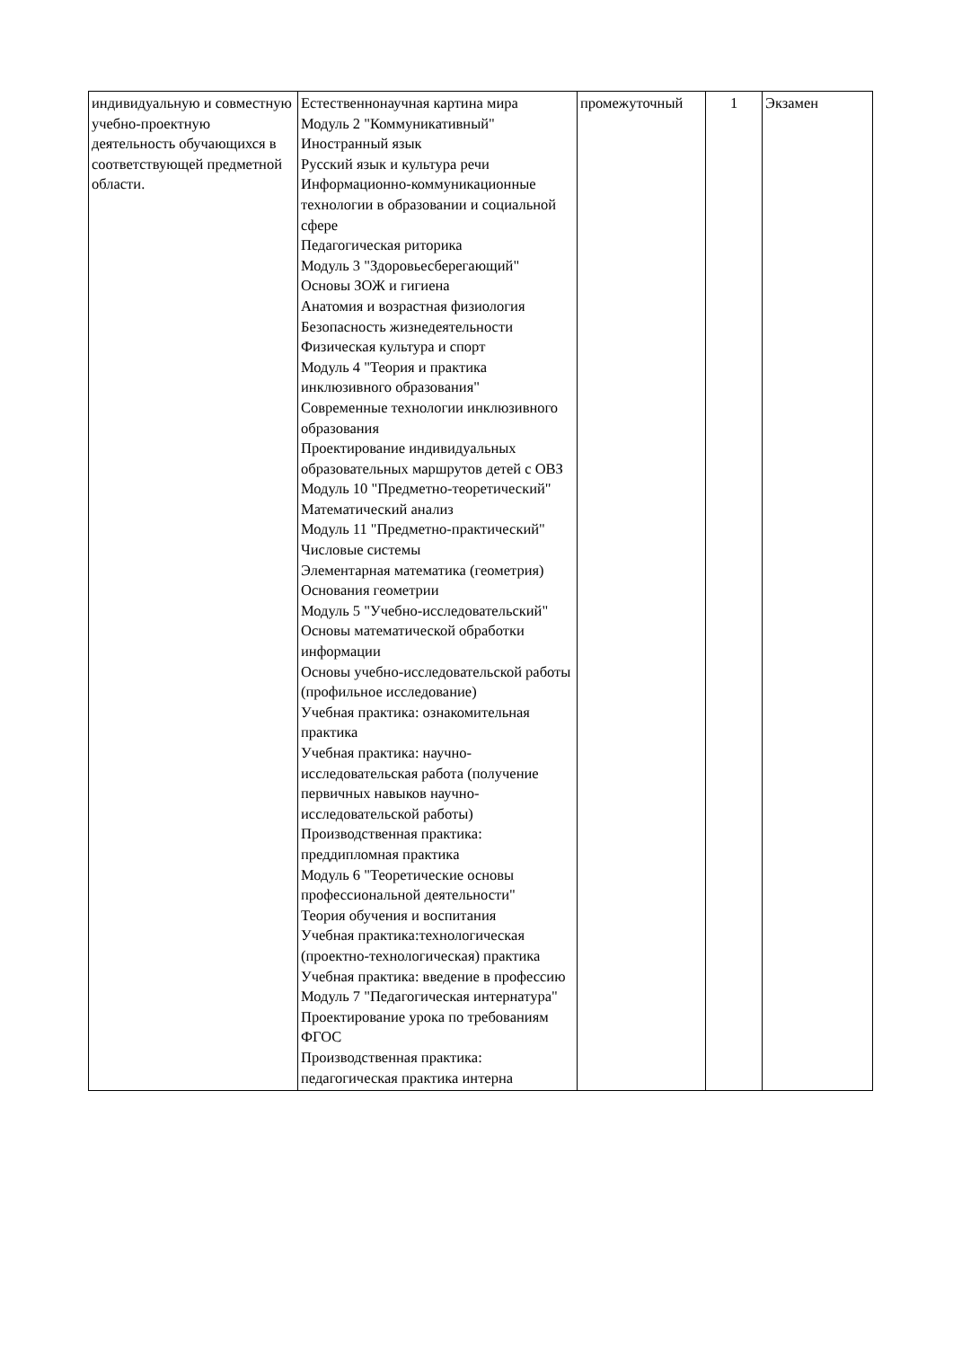| индивидуальную и совместную учебно-проектную деятельность обучающихся в соответствующей предметной области. | Естественнонаучная картина мира Модуль 2 "Коммуникативный" Иностранный язык Русский язык и культура речи Информационно-коммуникационные технологии в образовании и социальной сфере Педагогическая риторика Модуль 3 "Здоровьесберегающий" Основы ЗОЖ и гигиена Анатомия и возрастная физиология Безопасность жизнедеятельности Физическая культура и спорт Модуль 4 "Теория и практика инклюзивного образования" Современные технологии инклюзивного образования Проектирование индивидуальных образовательных маршрутов детей с ОВЗ Модуль 10 "Предметно-теоретический" Математический анализ Модуль 11 "Предметно-практический" Числовые системы Элементарная математика (геометрия) Основания геометрии Модуль 5 "Учебно-исследовательский" Основы математической обработки информации Основы учебно-исследовательской работы (профильное исследование) Учебная практика: ознакомительная практика Учебная практика: научно-исследовательская работа (получение первичных навыков научно-исследовательской работы) Производственная практика: преддипломная практика Модуль 6 "Теоретические основы профессиональной деятельности" Теория обучения и воспитания Учебная практика:технологическая (проектно-технологическая) практика Учебная практика: введение в профессию Модуль 7 "Педагогическая интернатура" Проектирование урока по требованиям ФГОС Производственная практика: педагогическая практика интерна | промежуточный | 1 | Экзамен |